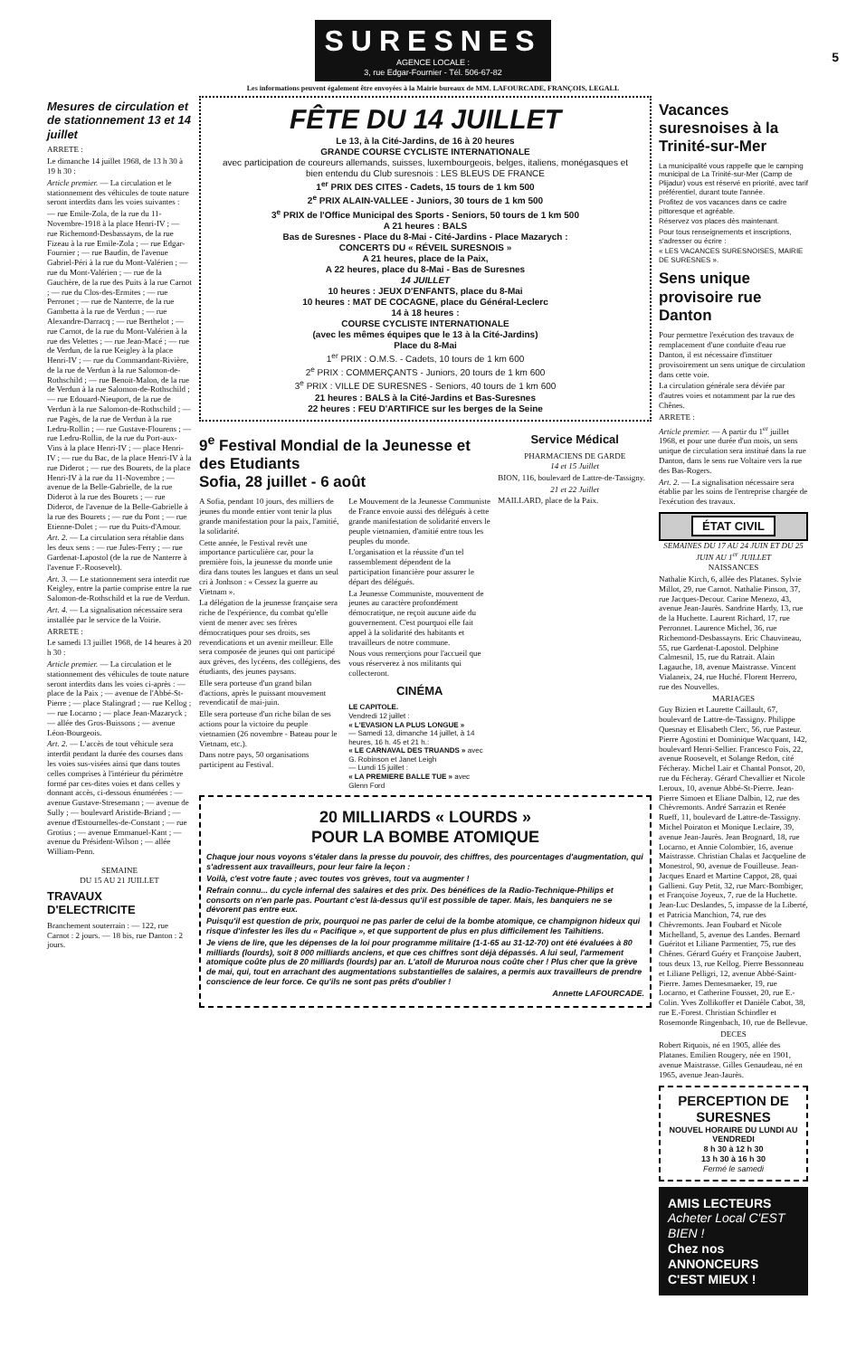5
SURESNES AGENCE LOCALE :
3, rue Edgar-Fournier - Tél. 506-67-82
Les informations peuvent également être envoyées à la Mairie bureaux de MM. LAFOURCADE, FRANÇOIS, LEGALL
Mesures de circulation et de stationnement 13 et 14 juillet
ARRETE :
Le dimanche 14 juillet 1968, de 13 h 30 à 19 h 30 :
Article premier. — La circulation et le stationnement des véhicules de toute nature seront interdits dans les voies suivantes :
— rue Emile-Zola, de la rue du 11-Novembre-1918 à la place Henri-IV ; — rue Richemond-Desbassayns, de la rue Fizeau à la rue Emile-Zola ; — rue Edgar-Fournier ; — rue Baudin, de l'avenue Gabriel-Péri à la rue du Mont-Valérien ; — rue du Mont-Valérien ; — rue de la Gauchère, de la rue des Puits à la rue Carnot ; — rue du Clos-des-Ermites ; — rue Perronet ; — rue de Nanterre, de la rue Gambetta à la rue de Verdun ; — rue Alexandre-Darracq ; — rue Berthelot ; — rue Carnot, de la rue du Mont-Valérien à la rue des Velettes ; — rue Jean-Macé ; — rue de Verdun, de la rue Keigley à la place Henri-IV ; — rue du Commandant-Rivière, de la rue de Verdun à la rue Salomon-de-Rothschild ; — rue Benoit-Malon, de la rue de Verdun à la rue Salomon-de-Rothschild ; — rue Edouard-Nieuport, de la rue de Verdun à la rue Salomon-de-Rothschild ; — rue Pagès, de la rue de Verdun à la rue Ledru-Rollin ; — rue Gustave-Flourens ; — rue Ledru-Rollin, de la rue du Port-aux-Vins à la place Henri-IV ; — place Henri-IV ; — rue du Bac, de la place Henri-IV à la rue Diderot ; — rue des Bourets, de la place Henri-IV à la rue du 11-Novembre ; — avenue de la Belle-Gabrielle, de la rue Diderot à la rue des Bourets ; — rue Diderot, de l'avenue de la Belle-Gabrielle à la rue des Bourets ; — rue du Pont ; — rue Etienne-Dolet ; — rue du Puits-d'Amour.
Art. 2. — La circulation sera rétablie dans les deux sens : — rue Jules-Ferry ; — rue Gardenat-Lapostol (de la rue de Nanterre à l'avenue F.-Roosevelt).
Art. 3. — Le stationnement sera interdit rue Keigley, entre la partie comprise entre la rue Salomon-de-Rothschild et la rue de Verdun.
Art. 4. — La signalisation nécessaire sera installée par le service de la Voirie.
ARRETE :
Le samedi 13 juillet 1968, de 14 heures à 20 h 30 :
Article premier. — La circulation et le stationnement des véhicules de toute nature seront interdits dans les voies ci-après : — place de la Paix ; — avenue de l'Abbé-St-Pierre ; — place Stalingrad ; — rue Kellog ; — rue Locarno ; — place Jean-Mazaryck ; — allée des Gros-Buissons ; — avenue Léon-Bourgeois.
Art. 2. — L'accès de tout véhicule sera interdit pendant la durée des courses dans les voies sus-visées ainsi que dans toutes celles comprises à l'intérieur du périmètre formé par ces-dites voies et dans celles y donnant accès, ci-dessous énumérées : — avenue Gustave-Stresemann ; — avenue de Sully ; — boulevard Aristide-Briand ; — avenue d'Estournelles-de-Constant ; — rue Grotius ; — avenue Emmanuel-Kant ; — avenue du Président-Wilson ; — allée William-Penn.
SEMAINE
DU 15 AU 21 JUILLET
TRAVAUX D'ELECTRICITE
Branchement souterrain : — 122, rue Carnot : 2 jours. — 18 bis, rue Danton : 2 jours.
FÊTE DU 14 JUILLET
Le 13, à la Cité-Jardins, de 16 à 20 heures
GRANDE COURSE CYCLISTE INTERNATIONALE
avec participation de coureurs allemands, suisses, luxembourgeois, belges, italiens, monégasques et bien entendu du Club suresnois : LES BLEUS DE FRANCE
1<sup>er</sup> PRIX DES CITES - Cadets, 15 tours de 1 km 500
2<sup>e</sup> PRIX ALAIN-VALLEE - Juniors, 30 tours de 1 km 500
3<sup>e</sup> PRIX de l'Office Municipal des Sports - Seniors, 50 tours de 1 km 500
A 21 heures : BALS
Bas de Suresnes - Place du 8-Mai - Cité-Jardins - Place Mazarych :
CONCERTS DU « RÉVEIL SURESNOIS »
A 21 heures, place de la Paix,
A 22 heures, place du 8-Mai - Bas de Suresnes
14 JUILLET
10 heures : JEUX D'ENFANTS, place du 8-Mai
10 heures : MAT DE COCAGNE, place du Général-Leclerc
14 à 18 heures :
COURSE CYCLISTE INTERNATIONALE
(avec les mêmes équipes que le 13 à la Cité-Jardins)
Place du 8-Mai
1<sup>er</sup> PRIX : O.M.S. - Cadets, 10 tours de 1 km 600
2<sup>e</sup> PRIX : COMMERÇANTS - Juniors, 20 tours de 1 km 600
3<sup>e</sup> PRIX : VILLE DE SURESNES - Seniors, 40 tours de 1 km 600
21 heures : BALS à la Cité-Jardins et Bas-Suresnes
22 heures : FEU D'ARTIFICE sur les berges de la Seine
9<sup>e</sup> Festival Mondial de la Jeunesse et des Etudiants
Sofia, 28 juillet - 6 août
A Sofia, pendant 10 jours, des milliers de jeunes du monde entier vont tenir la plus grande manifestation pour la paix, l'amitié, la solidarité.
Cette année, le Festival revêt une importance particulière car, pour la première fois, la jeunesse du monde unie dira dans toutes les langues et dans un seul cri à Jonhson : « Cessez la guerre au Vietnam ».
La délégation de la jeunesse française sera riche de l'expérience, du combat qu'elle vient de mener avec ses frères démocratiques pour ses droits, ses revendications et un avenir meilleur. Elle sera composée de jeunes qui ont participé aux grèves, des lycéens, des collégiens, des étudiants, des jeunes paysans.
Elle sera porteuse d'un grand bilan d'actions, après le puissant mouvement revendicatif de mai-juin.
Elle sera porteuse d'un riche bilan de ses actions pour la victoire du peuple vietnamien (26 novembre - Bateau pour le Vietnam, etc.).
Dans notre pays, 50 organisations participent au Festival.
Le Mouvement de la Jeunesse Communiste de France envoie aussi des délégués à cette grande manifestation de solidarité envers le peuple vietnamien, d'amitié entre tous les peuples du monde.
L'organisation et la réussite d'un tel rassemblement dépendent de la participation financière pour assurer le départ des délégués.
La Jeunesse Communiste, mouvement de jeunes au caractère profondément démocratique, ne reçoit aucune aide du gouvernement. C'est pourquoi elle fait appel à la solidarité des habitants et travailleurs de notre commune.
Nous vous remerçions pour l'accueil que vous réserverez à nos militants qui collecteront.
CINÉMA
LE CAPITOLE.
Vendredi 12 juillet :
« L'EVASION LA PLUS LONGUE »
— Samedi 13, dimanche 14 juillet, à 14 heures, 16 h. 45 et 21 h.:
« LE CARNAVAL DES TRUANDS » avec G. Robinson et Janet Leigh
— Lundi 15 juillet :
« LA PREMIERE BALLE TUE » avec Glenn Ford
Service Médical
PHARMACIENS DE GARDE
14 et 15 Juillet
BION, 116, boulevard de Lattre-de-Tassigny.
21 et 22 Juillet
MAILLARD, place de la Paix.
20 MILLIARDS « LOURDS »
POUR LA BOMBE ATOMIQUE
Chaque jour nous voyons s'étaler dans la presse du pouvoir, des chiffres, des pourcentages d'augmentation, qui s'adressent aux travailleurs, pour leur faire la leçon :
Voilà, c'est votre faute ; avec toutes vos grèves, tout va augmenter !
Refrain connu... du cycle infernal des salaires et des prix. Des bénéfices de la Radio-Technique-Philips et consorts on n'en parle pas. Pourtant c'est là-dessus qu'il est possible de taper. Mais, les banquiers ne se dévorent pas entre eux.
Puisqu'il est question de prix, pourquoi ne pas parler de celui de la bombe atomique, ce champignon hideux qui risque d'infester les îles du « Pacifique », et que supportent de plus en plus difficilement les Taïhitiens.
Je viens de lire, que les dépenses de la loi pour programme militaire (1-1-65 au 31-12-70) ont été évaluées à 80 milliards (lourds), soit 8 000 milliards anciens, et que ces chiffres sont déjà dépassés. A lui seul, l'armement atomique coûte plus de 20 milliards (lourds) par an. L'atoll de Mururoa nous coûte cher ! Plus cher que la grève de mai, qui, tout en arrachant des augmentations substantielles de salaires, a permis aux travailleurs de prendre conscience de leur force. Ce qu'ils ne sont pas prêts d'oublier !
Annette LAFOURCADE.
Vacances suresnoises à la Trinité-sur-Mer
La municipalité vous rappelle que le camping municipal de La Trinité-sur-Mer (Camp de Plijadur) vous est réservé en priorité, avec tarif préférentiel, durant toute l'année.
Profitez de vos vacances dans ce cadre pittoresque et agréable.
Réservez vos places dès maintenant.
Pour tous renseignements et inscriptions, s'adresser ou écrire :
« LES VACANCES SURESNOISES, MAIRIE DE SURESNES ».
Sens unique provisoire rue Danton
Pour permettre l'exécution des travaux de remplacement d'une conduite d'eau rue Danton, il est nécessaire d'instituer provisoirement un sens unique de circulation dans cette voie.
La circulation générale sera déviée par d'autres voies et notamment par la rue des Chênes.
ARRETE :
Article premier. — A partir du 1<sup>er</sup> juillet 1968, et pour une durée d'un mois, un sens unique de circulation sera institué dans la rue Danton, dans le sens rue Voltaire vers la rue des Bas-Rogers.
Art. 2. — La signalisation nécessaire sera établie par les soins de l'entreprise chargée de l'exécution des travaux.
ÉTAT CIVIL
SEMAINES DU 17 AU 24 JUIN ET DU 25 JUIN AU 1<sup>er</sup> JUILLET
NAISSANCES
Nathalie Kirch, 6, allée des Platanes. Sylvie Millot, 29, rue Carnot. Nathalie Pinson, 37, rue Jacques-Decour. Carine Menezo, 43, avenue Jean-Jaurès. Sandrine Hardy, 13, rue de la Huchette. Laurent Richard, 17, rue Perronnet. Laurence Michel, 36, rue Richemond-Desbassayns. Eric Chauvineau, 55, rue Gardenat-Lapostol. Delphine Calmesnil, 15, rue du Ratrait. Alain Lagauche, 18, avenue Maistrasse. Vincent Vialaneix, 24, rue Huché. Florent Herrero, rue des Nouvelles.
MARIAGES
Guy Bizien et Laurette Caillault, 67, boulevard de Lattre-de-Tassigny. Philippe Quesnay et Elisabeth Clerc, 56, rue Pasteur. Pierre Agostini et Dominique Wacquant, 142, boulevard Henri-Sellier. Francesco Fois, 22, avenue Roosevelt, et Solange Redon, cité Fécheray. Michel Lair et Chantal Ponsot, 20, rue du Fécheray. Gérard Chevallier et Nicole Leroux, 10, avenue Abbé-St-Pierre. Jean-Pierre Simoen et Eliane Dalbin, 12, rue des Chèvremonts. André Sarrazin et Renée Rueff, 11, boulevard de Lattre-de-Tassigny. Michel Poiraton et Monique Leclaire, 39, avenue Jean-Jaurès. Jean Brognard, 18, rue Locarno, et Annie Colombier, 16, avenue Maistrasse. Christian Chalas et Jacqueline de Monestrol, 90, avenue de Fouilleuse. Jean-Jacques Enard et Martine Cappot, 28, quai Gallieni. Guy Petit, 32, rue Marc-Bombiger, et Françoise Joyeux, 7, rue de la Huchette. Jean-Luc Deslandes, 5, impasse de la Liberté, et Patricia Manchion, 74, rue des Chèvremonts. Jean Foubard et Nicole Michelland, 5, avenue des Landes. Bernard Guéritot et Liliane Parmentier, 75, rue des Chênes. Gérard Guéry et Françoise Jaubert, tous deux 13, rue Kellog. Pierre Bessonneau et Liliane Pelligri, 12, avenue Abbé-Saint-Pierre. James Demesmaeker, 19, rue Locarno, et Catherine Fousset, 20, rue E.-Colin. Yves Zollikoffer et Danièle Cabot, 38, rue E.-Forest. Christian Schindler et Rosemonde Ringenbach, 10, rue de Bellevue.
DECES
Robert Riquois, né en 1905, allée des Platanes. Emilien Rougery, née en 1901, avenue Maistrasse. Gilles Genaudeau, né en 1965, avenue Jean-Jaurès.
PERCEPTION DE SURESNES
NOUVEL HORAIRE DU LUNDI AU VENDREDI
8 h 30 à 12 h 30
13 h 30 à 16 h 30
Fermé le samedi
AMIS LECTEURS
Acheter Local C'EST BIEN !
Chez nos ANNONCEURS
C'EST MIEUX !